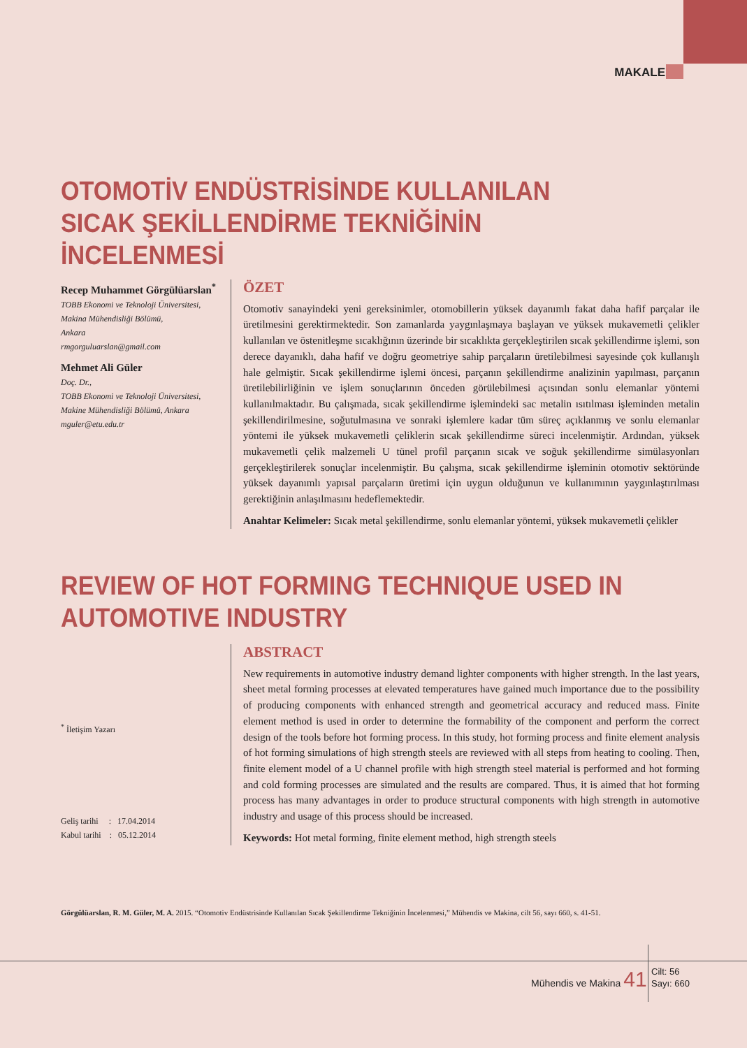MAKALE
OTOMOTİV ENDÜSTRİSİNDE KULLANILAN SICAK ŞEKİLLENDİRME TEKNİĞİNİN İNCELENMESİ
Recep Muhammet Görgülüarslan<sup>*</sup>
TOBB Ekonomi ve Teknoloji Üniversitesi,
Makina Mühendisliği Bölümü,
Ankara
rmgorguluarslan@gmail.com
Mehmet Ali Güler
Doç. Dr.,
TOBB Ekonomi ve Teknoloji Üniversitesi,
Makine Mühendisliği Bölümü, Ankara
mguler@etu.edu.tr
ÖZET
Otomotiv sanayindeki yeni gereksinimler, otomobillerin yüksek dayanımlı fakat daha hafif parçalar ile üretilmesini gerektirmektedir. Son zamanlarda yaygınlaşmaya başlayan ve yüksek mukavemetli çelikler kullanılan ve östenitleşme sıcaklığının üzerinde bir sıcaklıkta gerçekleştirilen sıcak şekillendirme işlemi, son derece dayanıklı, daha hafif ve doğru geometriye sahip parçaların üretilebilmesi sayesinde çok kullanışlı hale gelmiştir. Sıcak şekillendirme işlemi öncesi, parçanın şekillendirme analizinin yapılması, parçanın üretilebilirliğinin ve işlem sonuçlarının önceden görülebilmesi açısından sonlu elemanlar yöntemi kullanılmaktadır. Bu çalışmada, sıcak şekillendirme işlemindeki sac metalin ısıtılması işleminden metalin şekillendirilmesine, soğutulmasına ve sonraki işlemlere kadar tüm süreç açıklanmış ve sonlu elemanlar yöntemi ile yüksek mukavemetli çeliklerin sıcak şekillendirme süreci incelenmiştir. Ardından, yüksek mukavemetli çelik malzemeli U tünel profil parçanın sıcak ve soğuk şekillendirme simülasyonları gerçekleştirilerek sonuçlar incelenmiştir. Bu çalışma, sıcak şekillendirme işleminin otomotiv sektöründe yüksek dayanımlı yapısal parçaların üretimi için uygun olduğunun ve kullanımının yaygınlaştırılması gerektiğinin anlaşılmasını hedeflemektedir.
Anahtar Kelimeler: Sıcak metal şekillendirme, sonlu elemanlar yöntemi, yüksek mukavemetli çelikler
REVIEW OF HOT FORMING TECHNIQUE USED IN AUTOMOTIVE INDUSTRY
<sup>*</sup> İletişim Yazarı
Geliş tarihi : 17.04.2014
Kabul tarihi : 05.12.2014
ABSTRACT
New requirements in automotive industry demand lighter components with higher strength. In the last years, sheet metal forming processes at elevated temperatures have gained much importance due to the possibility of producing components with enhanced strength and geometrical accuracy and reduced mass. Finite element method is used in order to determine the formability of the component and perform the correct design of the tools before hot forming process. In this study, hot forming process and finite element analysis of hot forming simulations of high strength steels are reviewed with all steps from heating to cooling. Then, finite element model of a U channel profile with high strength steel material is performed and hot forming and cold forming processes are simulated and the results are compared. Thus, it is aimed that hot forming process has many advantages in order to produce structural components with high strength in automotive industry and usage of this process should be increased.
Keywords: Hot metal forming, finite element method, high strength steels
Görgülüarslan, R. M. Güler, M. A. 2015. “Otomotiv Endüstrisinde Kullanılan Sıcak Şekillendirme Tekniğinin İncelenmesi,” Mühendis ve Makina, cilt 56, sayı 660, s. 41-51.
Mühendis ve Makina 41
Cilt: 56
Sayı: 660